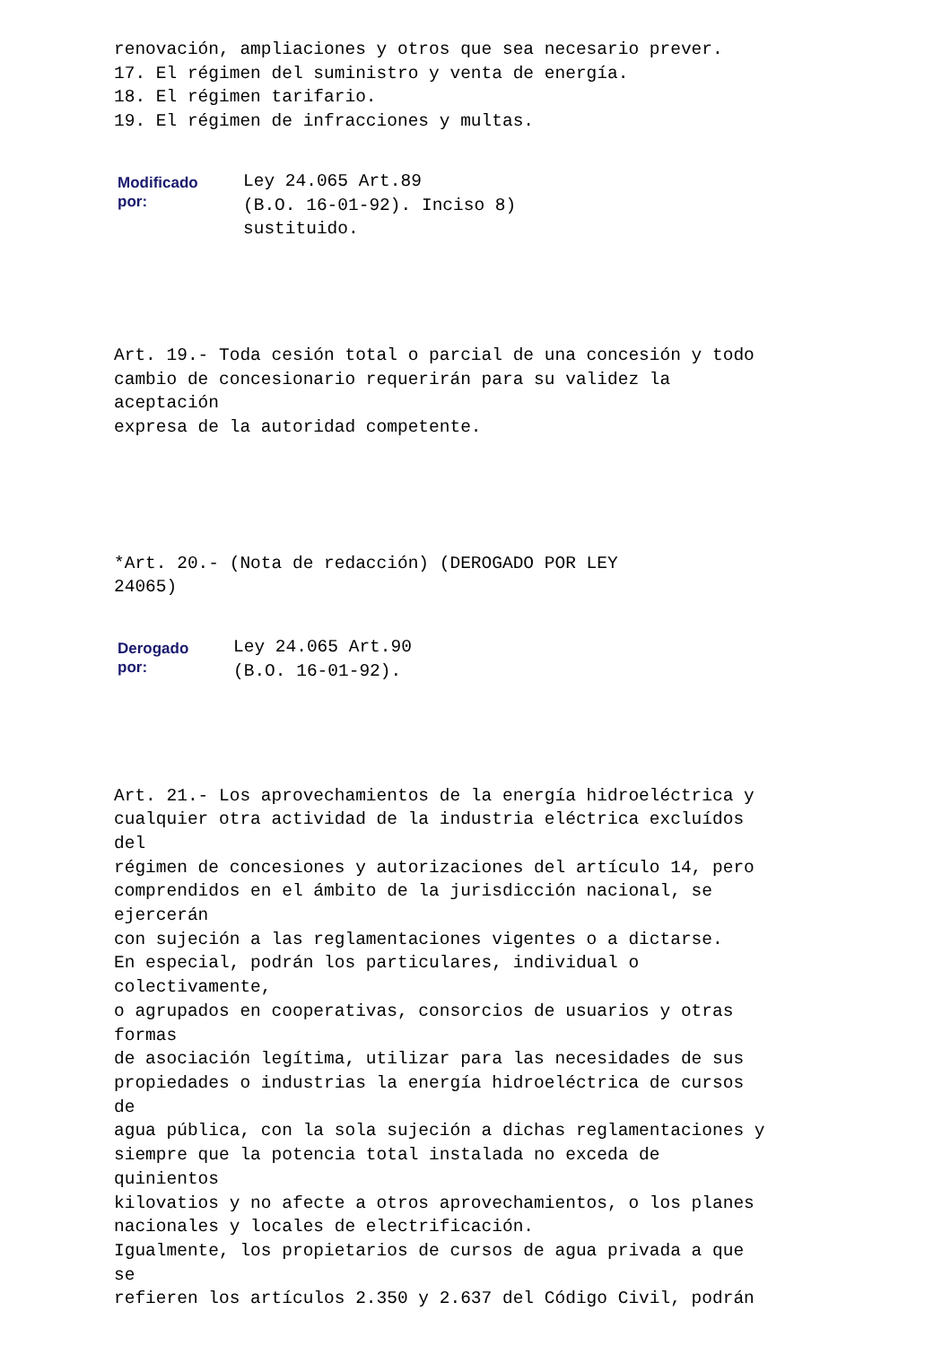renovación, ampliaciones y otros que sea necesario prever.
17. El régimen del suministro y venta de energía.
18. El régimen tarifario.
19. El régimen de infracciones y multas.
| Modificado por: | Ley 24.065 Art.89 (B.O. 16-01-92). Inciso 8) sustituido. |
Art. 19.- Toda cesión total o parcial de una concesión y todo
cambio de concesionario requerirán para su validez la
aceptación
expresa de la autoridad competente.
*Art. 20.- (Nota de redacción) (DEROGADO POR LEY
24065)
| Derogado por: | Ley 24.065 Art.90 (B.O. 16-01-92). |
Art. 21.- Los aprovechamientos de la energía hidroeléctrica y
cualquier otra actividad de la industria eléctrica excluídos
del
régimen de concesiones y autorizaciones del artículo 14, pero
comprendidos en el ámbito de la jurisdicción nacional, se
ejercerán
con sujeción a las reglamentaciones vigentes o a dictarse.
En especial, podrán los particulares, individual o
colectivamente,
o agrupados en cooperativas, consorcios de usuarios y otras
formas
de asociación legítima, utilizar para las necesidades de sus
propiedades o industrias la energía hidroeléctrica de cursos
de
agua pública, con la sola sujeción a dichas reglamentaciones y
siempre que la potencia total instalada no exceda de
quinientos
kilovatios y no afecte a otros aprovechamientos, o los planes
nacionales y locales de electrificación.
Igualmente, los propietarios de cursos de agua privada a que
se
refieren los artículos 2.350 y 2.637 del Código Civil, podrán